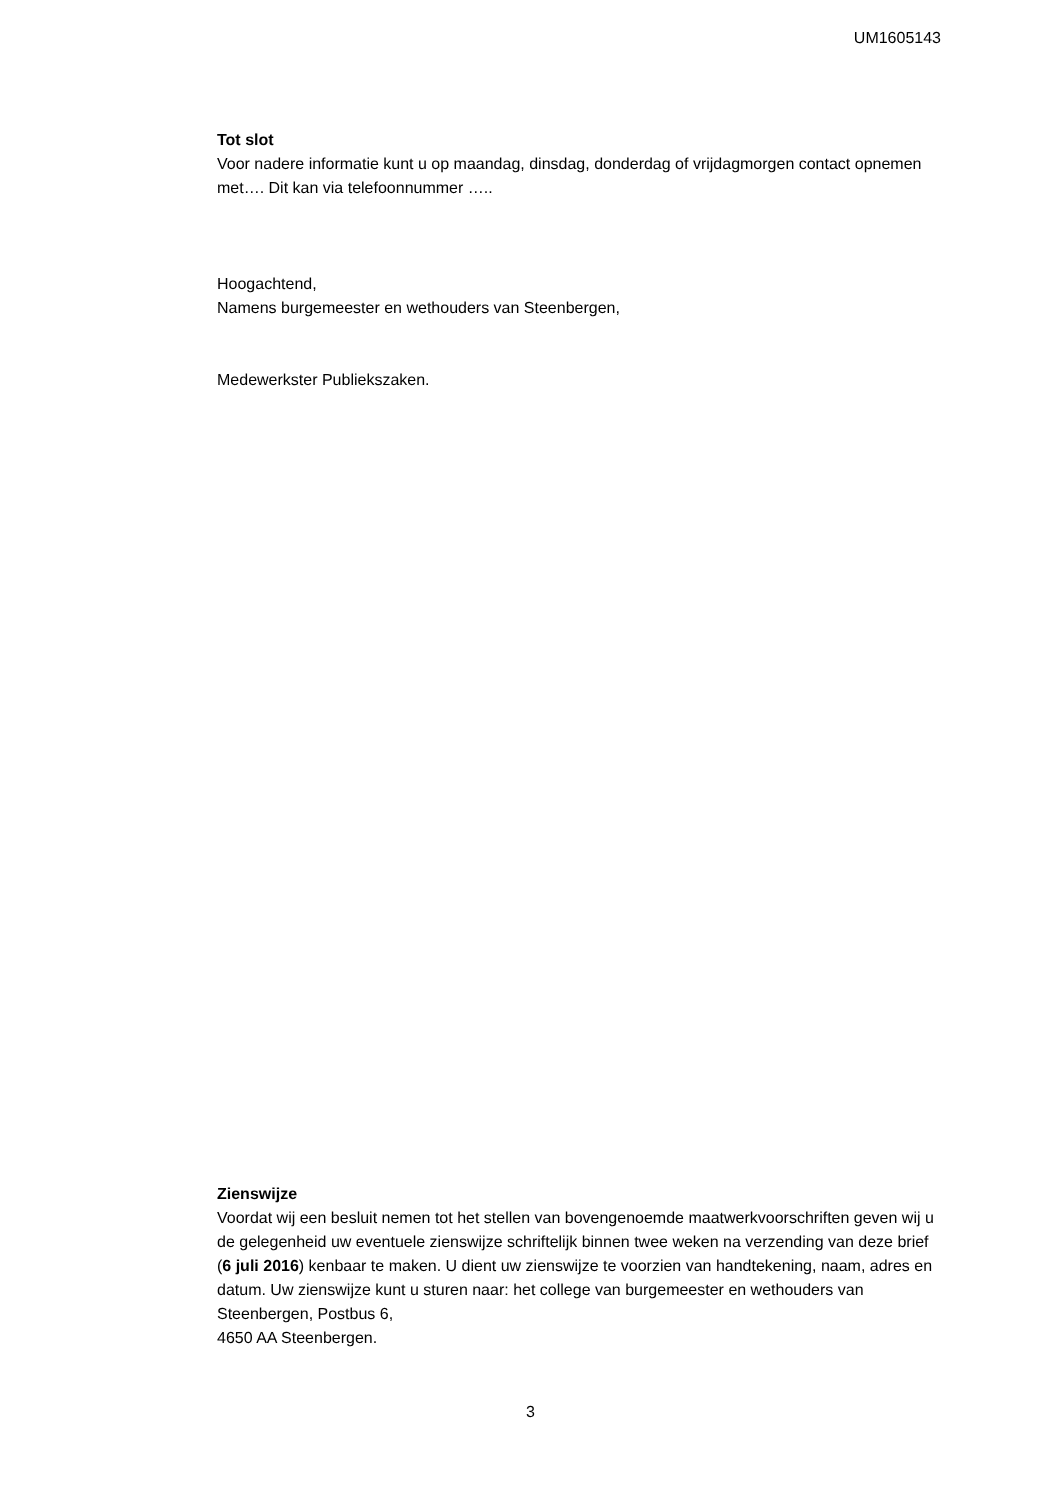UM1605143
Tot slot
Voor nadere informatie kunt u op maandag, dinsdag, donderdag of vrijdagmorgen contact opnemen met…. Dit kan via telefoonnummer …..
Hoogachtend,
Namens burgemeester en wethouders van Steenbergen,
Medewerkster Publiekszaken.
Zienswijze
Voordat wij een besluit nemen tot het stellen van bovengenoemde maatwerkvoorschriften geven wij u de gelegenheid uw eventuele zienswijze schriftelijk binnen twee weken na verzending van deze brief (6 juli 2016) kenbaar te maken. U dient uw zienswijze te voorzien van handtekening, naam, adres en datum. Uw zienswijze kunt u sturen naar: het college van burgemeester en wethouders van Steenbergen, Postbus 6,
4650 AA Steenbergen.
3